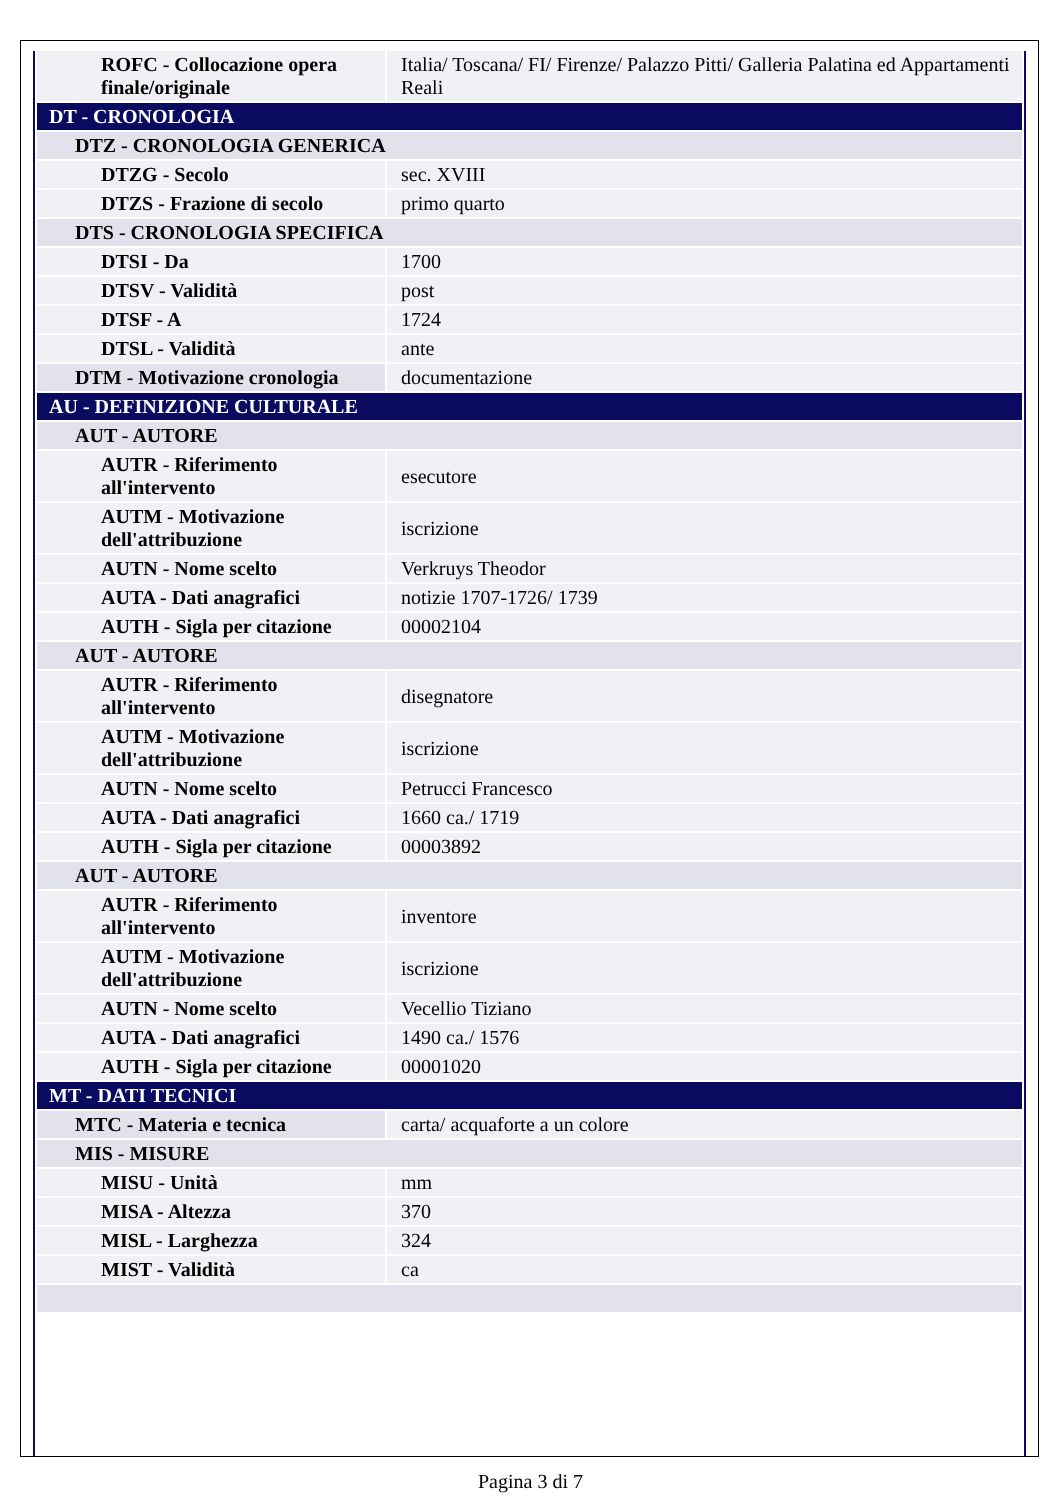| ROFC - Collocazione opera finale/originale | Italia/ Toscana/ FI/ Firenze/ Palazzo Pitti/ Galleria Palatina ed Appartamenti Reali |
| DT - CRONOLOGIA | |
| DTZ - CRONOLOGIA GENERICA | |
| DTZG - Secolo | sec. XVIII |
| DTZS - Frazione di secolo | primo quarto |
| DTS - CRONOLOGIA SPECIFICA | |
| DTSI - Da | 1700 |
| DTSV - Validità | post |
| DTSF - A | 1724 |
| DTSL - Validità | ante |
| DTM - Motivazione cronologia | documentazione |
| AU - DEFINIZIONE CULTURALE | |
| AUT - AUTORE | |
| AUTR - Riferimento all'intervento | esecutore |
| AUTM - Motivazione dell'attribuzione | iscrizione |
| AUTN - Nome scelto | Verkruys Theodor |
| AUTA - Dati anagrafici | notizie 1707-1726/ 1739 |
| AUTH - Sigla per citazione | 00002104 |
| AUT - AUTORE | |
| AUTR - Riferimento all'intervento | disegnatore |
| AUTM - Motivazione dell'attribuzione | iscrizione |
| AUTN - Nome scelto | Petrucci Francesco |
| AUTA - Dati anagrafici | 1660 ca./ 1719 |
| AUTH - Sigla per citazione | 00003892 |
| AUT - AUTORE | |
| AUTR - Riferimento all'intervento | inventore |
| AUTM - Motivazione dell'attribuzione | iscrizione |
| AUTN - Nome scelto | Vecellio Tiziano |
| AUTA - Dati anagrafici | 1490 ca./ 1576 |
| AUTH - Sigla per citazione | 00001020 |
| MT - DATI TECNICI | |
| MTC - Materia e tecnica | carta/ acquaforte a un colore |
| MIS - MISURE | |
| MISU - Unità | mm |
| MISA - Altezza | 370 |
| MISL - Larghezza | 324 |
| MIST - Validità | ca |
Pagina 3 di 7